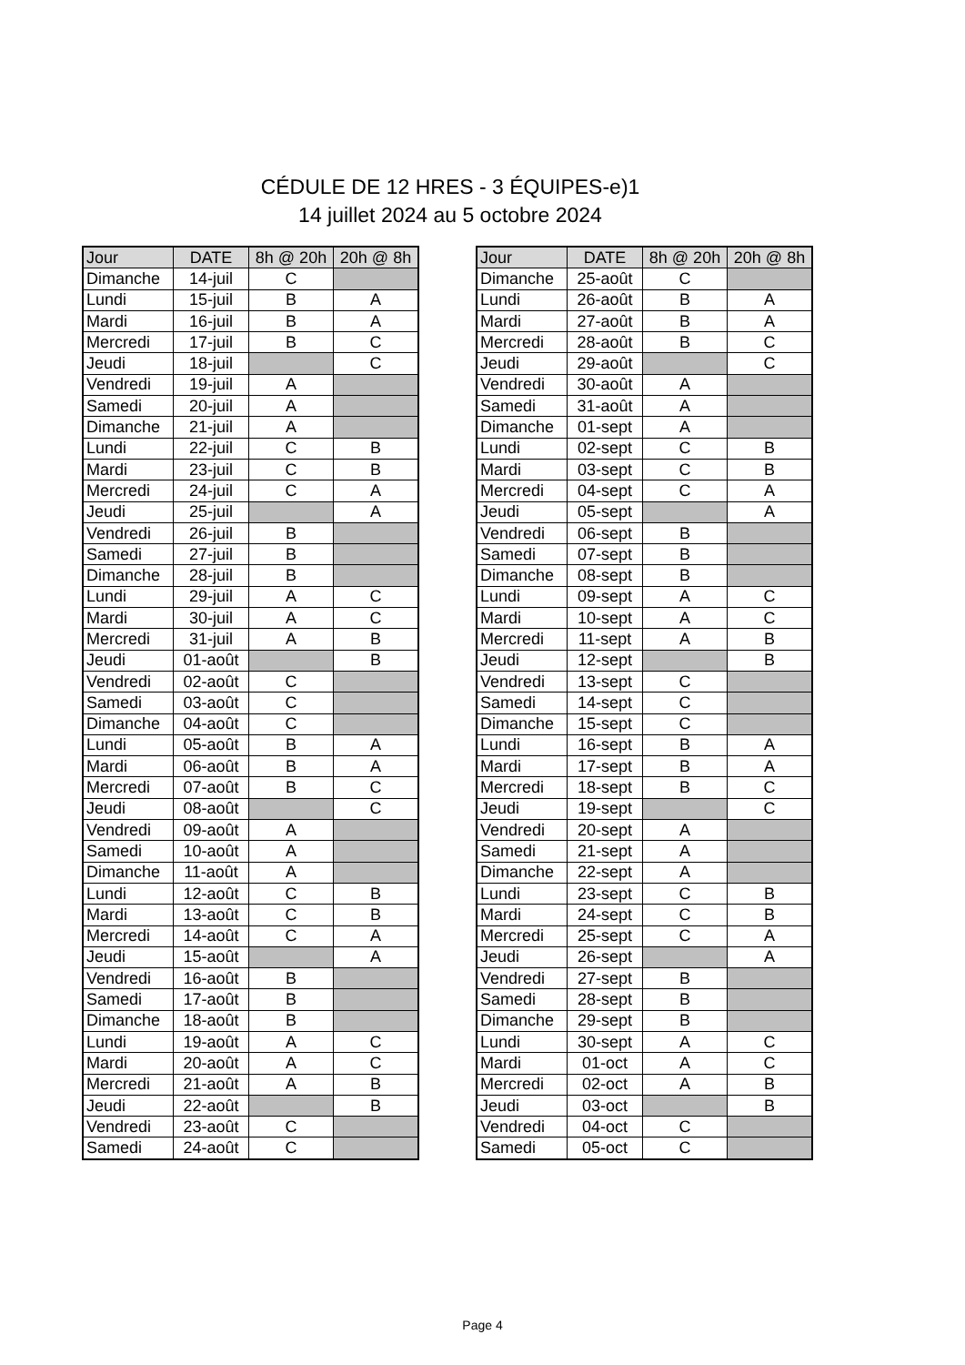CÉDULE DE 12 HRES - 3 ÉQUIPES-e)1
14 juillet 2024 au 5 octobre 2024
| Jour | DATE | 8h @ 20h | 20h @ 8h |
| --- | --- | --- | --- |
| Dimanche | 14-juil | C | |
| Lundi | 15-juil | B | A |
| Mardi | 16-juil | B | A |
| Mercredi | 17-juil | B | C |
| Jeudi | 18-juil | | C |
| Vendredi | 19-juil | A | |
| Samedi | 20-juil | A | |
| Dimanche | 21-juil | A | |
| Lundi | 22-juil | C | B |
| Mardi | 23-juil | C | B |
| Mercredi | 24-juil | C | A |
| Jeudi | 25-juil | | A |
| Vendredi | 26-juil | B | |
| Samedi | 27-juil | B | |
| Dimanche | 28-juil | B | |
| Lundi | 29-juil | A | C |
| Mardi | 30-juil | A | C |
| Mercredi | 31-juil | A | B |
| Jeudi | 01-août | | B |
| Vendredi | 02-août | C | |
| Samedi | 03-août | C | |
| Dimanche | 04-août | C | |
| Lundi | 05-août | B | A |
| Mardi | 06-août | B | A |
| Mercredi | 07-août | B | C |
| Jeudi | 08-août | | C |
| Vendredi | 09-août | A | |
| Samedi | 10-août | A | |
| Dimanche | 11-août | A | |
| Lundi | 12-août | C | B |
| Mardi | 13-août | C | B |
| Mercredi | 14-août | C | A |
| Jeudi | 15-août | | A |
| Vendredi | 16-août | B | |
| Samedi | 17-août | B | |
| Dimanche | 18-août | B | |
| Lundi | 19-août | A | C |
| Mardi | 20-août | A | C |
| Mercredi | 21-août | A | B |
| Jeudi | 22-août | | B |
| Vendredi | 23-août | C | |
| Samedi | 24-août | C | |
| Jour | DATE | 8h @ 20h | 20h @ 8h |
| --- | --- | --- | --- |
| Dimanche | 25-août | C | |
| Lundi | 26-août | B | A |
| Mardi | 27-août | B | A |
| Mercredi | 28-août | B | C |
| Jeudi | 29-août | | C |
| Vendredi | 30-août | A | |
| Samedi | 31-août | A | |
| Dimanche | 01-sept | A | |
| Lundi | 02-sept | C | B |
| Mardi | 03-sept | C | B |
| Mercredi | 04-sept | C | A |
| Jeudi | 05-sept | | A |
| Vendredi | 06-sept | B | |
| Samedi | 07-sept | B | |
| Dimanche | 08-sept | B | |
| Lundi | 09-sept | A | C |
| Mardi | 10-sept | A | C |
| Mercredi | 11-sept | A | B |
| Jeudi | 12-sept | | B |
| Vendredi | 13-sept | C | |
| Samedi | 14-sept | C | |
| Dimanche | 15-sept | C | |
| Lundi | 16-sept | B | A |
| Mardi | 17-sept | B | A |
| Mercredi | 18-sept | B | C |
| Jeudi | 19-sept | | C |
| Vendredi | 20-sept | A | |
| Samedi | 21-sept | A | |
| Dimanche | 22-sept | A | |
| Lundi | 23-sept | C | B |
| Mardi | 24-sept | C | B |
| Mercredi | 25-sept | C | A |
| Jeudi | 26-sept | | A |
| Vendredi | 27-sept | B | |
| Samedi | 28-sept | B | |
| Dimanche | 29-sept | B | |
| Lundi | 30-sept | A | C |
| Mardi | 01-oct | A | C |
| Mercredi | 02-oct | A | B |
| Jeudi | 03-oct | | B |
| Vendredi | 04-oct | C | |
| Samedi | 05-oct | C | |
Page 4